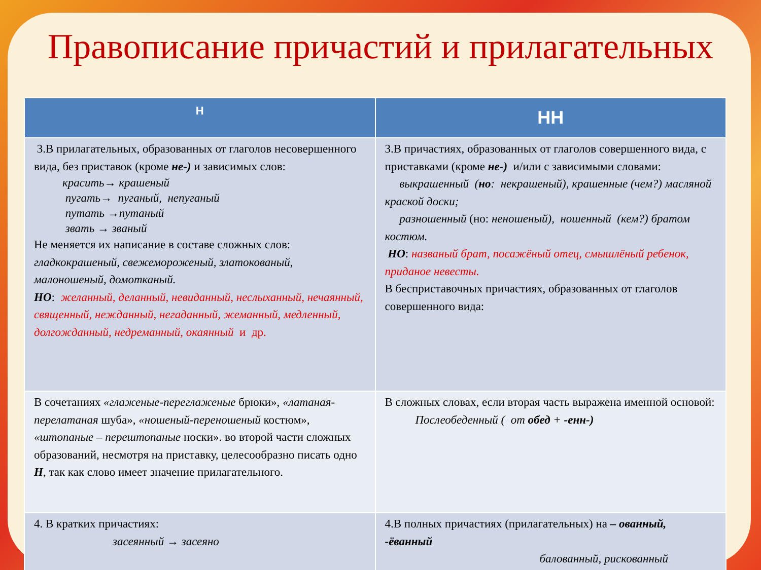Правописание причастий и прилагательных
| Н | НН |
| --- | --- |
| 3.В прилагательных, образованных от глаголов несовершенного вида, без приставок (кроме не-) и зависимых слов: красить→ крашеный пугать→ пуганый, непуганый путать →путаный звать → званый Не меняется их написание в составе сложных слов: гладкокрашеный, свежемороженый, златокованый, малоношеный, домотканый. НО : желанный, деланный, невиданный, неслыханный, нечаянный, священный, нежданный, негаданный, жеманный, медленный, долгожданный, недреманный, окаянный и др. | 3.В причастиях, образованных от глаголов совершенного вида, с приставками (кроме не-) и/или с зависимыми словами: выкрашенный ( но : некрашеный), крашенные (чем?) масляной краской доски; разношенный (но: неношеный), ношенный (кем?) братом костюм. НО : названый брат, посажёный отец, смышлёный ребенок, приданое невесты. В бесприставочных причастиях, образованных от глаголов совершенного вида: |
| В сочетаниях «глаженые-переглаженые брюки», «латаная-перелатаная шуба», «ношеный-переношеный костюм», «штопаные – перештопаные носки». во второй части сложных образований, несмотря на приставку, целесообразно писать одно Н , так как слово имеет значение прилагательного. | В сложных словах, если вторая часть выражена именной основой: Послеобеденный ( от обед + -енн-) |
| 4. В кратких причастиях: засеянный → засеяно | 4.В полных причастиях (прилагательных) на – ованный, -ёванный балованный, рискованный |